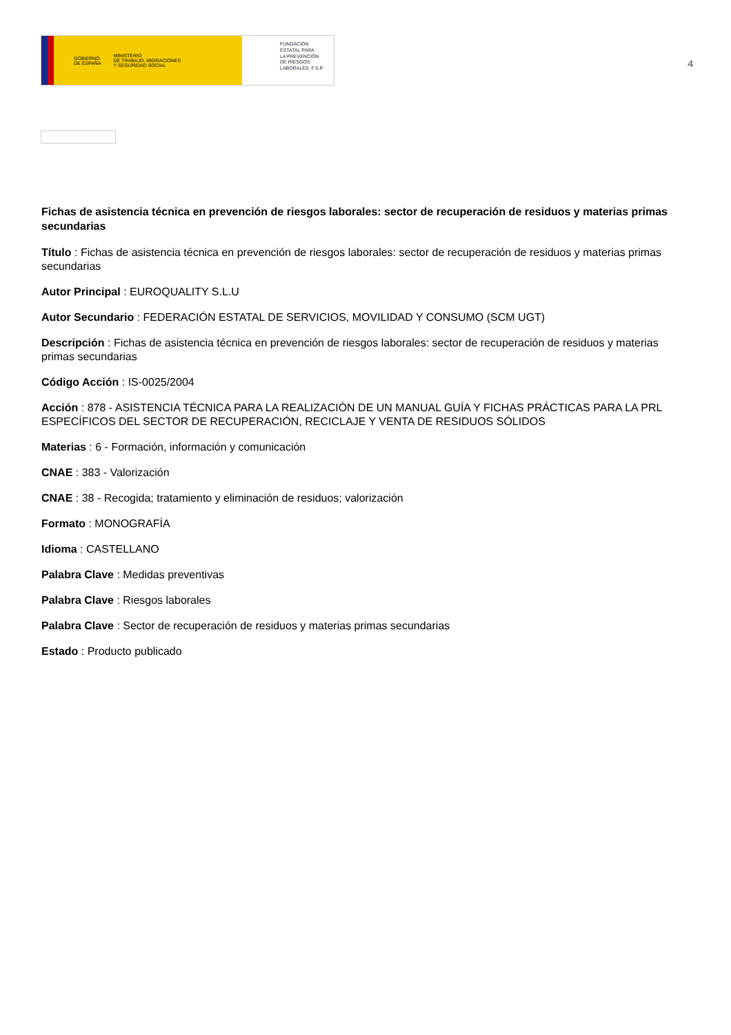GOBIERNO
DE ESPAÑA MINISTERIO
DE TRABAJO, MIGRACIONES
Y SEGURIDAD SOCIAL
FUNDACIÓN
ESTATAL PARA
LA PREVENCIÓN
DE RIESGOS
LABORALES, F.S.P.
4
Fichas de asistencia técnica en prevención de riesgos laborales: sector de recuperación de residuos y materias primas secundarias
Título : Fichas de asistencia técnica en prevención de riesgos laborales: sector de recuperación de residuos y materias primas secundarias
Autor Principal : EUROQUALITY S.L.U
Autor Secundario : FEDERACIÓN ESTATAL DE SERVICIOS, MOVILIDAD Y CONSUMO (SCM UGT)
Descripción : Fichas de asistencia técnica en prevención de riesgos laborales: sector de recuperación de residuos y materias primas secundarias
Código Acción : IS-0025/2004
Acción : 878 - ASISTENCIA TÉCNICA PARA LA REALIZACIÓN DE UN MANUAL GUÍA Y FICHAS PRÁCTICAS PARA LA PRL ESPECÍFICOS DEL SECTOR DE RECUPERACIÓN, RECICLAJE Y VENTA DE RESIDUOS SÓLIDOS
Materias : 6 - Formación, información y comunicación
CNAE : 383 - Valorización
CNAE : 38 - Recogida; tratamiento y eliminación de residuos; valorización
Formato : MONOGRAFÍA
Idioma : CASTELLANO
Palabra Clave : Medidas preventivas
Palabra Clave : Riesgos laborales
Palabra Clave : Sector de recuperación de residuos y materias primas secundarias
Estado : Producto publicado